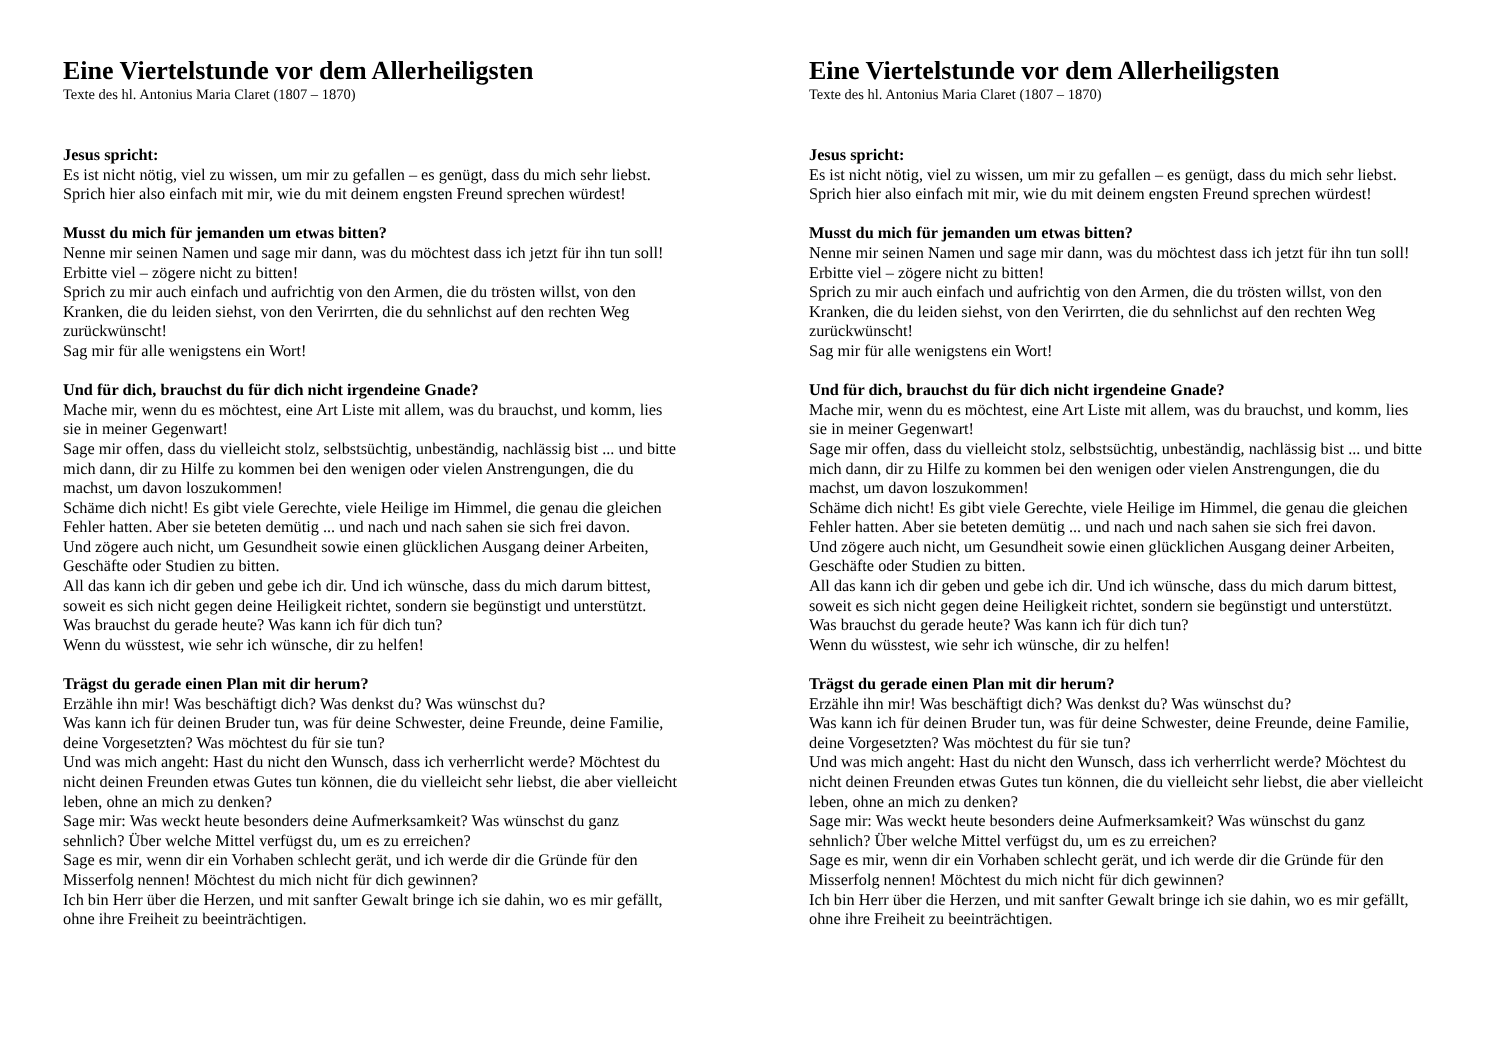Eine Viertelstunde vor dem Allerheiligsten
Texte des hl. Antonius Maria Claret (1807 – 1870)
Jesus spricht:
Es ist nicht nötig, viel zu wissen, um mir zu gefallen – es genügt, dass du mich sehr liebst. Sprich hier also einfach mit mir, wie du mit deinem engsten Freund sprechen würdest!
Musst du mich für jemanden um etwas bitten?
Nenne mir seinen Namen und sage mir dann, was du möchtest dass ich jetzt für ihn tun soll!
Erbitte viel – zögere nicht zu bitten!
Sprich zu mir auch einfach und aufrichtig von den Armen, die du trösten willst, von den Kranken, die du leiden siehst, von den Verirrten, die du sehnlichst auf den rechten Weg zurückwünscht!
Sag mir für alle wenigstens ein Wort!
Und für dich, brauchst du für dich nicht irgendeine Gnade?
Mache mir, wenn du es möchtest, eine Art Liste mit allem, was du brauchst, und komm, lies sie in meiner Gegenwart!
Sage mir offen, dass du vielleicht stolz, selbstsüchtig, unbeständig, nachlässig bist ... und bitte mich dann, dir zu Hilfe zu kommen bei den wenigen oder vielen Anstrengungen, die du machst, um davon loszukommen!
Schäme dich nicht! Es gibt viele Gerechte, viele Heilige im Himmel, die genau die gleichen Fehler hatten. Aber sie beteten demütig ... und nach und nach sahen sie sich frei davon.
Und zögere auch nicht, um Gesundheit sowie einen glücklichen Ausgang deiner Arbeiten, Geschäfte oder Studien zu bitten.
All das kann ich dir geben und gebe ich dir. Und ich wünsche, dass du mich darum bittest, soweit es sich nicht gegen deine Heiligkeit richtet, sondern sie begünstigt und unterstützt.
Was brauchst du gerade heute? Was kann ich für dich tun?
Wenn du wüsstest, wie sehr ich wünsche, dir zu helfen!
Trägst du gerade einen Plan mit dir herum?
Erzähle ihn mir! Was beschäftigt dich? Was denkst du? Was wünschst du?
Was kann ich für deinen Bruder tun, was für deine Schwester, deine Freunde, deine Familie, deine Vorgesetzten? Was möchtest du für sie tun?
Und was mich angeht: Hast du nicht den Wunsch, dass ich verherrlicht werde? Möchtest du nicht deinen Freunden etwas Gutes tun können, die du vielleicht sehr liebst, die aber vielleicht leben, ohne an mich zu denken?
Sage mir: Was weckt heute besonders deine Aufmerksamkeit? Was wünschst du ganz sehnlich? Über welche Mittel verfügst du, um es zu erreichen?
Sage es mir, wenn dir ein Vorhaben schlecht gerät, und ich werde dir die Gründe für den Misserfolg nennen! Möchtest du mich nicht für dich gewinnen?
Ich bin Herr über die Herzen, und mit sanfter Gewalt bringe ich sie dahin, wo es mir gefällt, ohne ihre Freiheit zu beeinträchtigen.
Eine Viertelstunde vor dem Allerheiligsten
Texte des hl. Antonius Maria Claret (1807 – 1870)
Jesus spricht:
Es ist nicht nötig, viel zu wissen, um mir zu gefallen – es genügt, dass du mich sehr liebst. Sprich hier also einfach mit mir, wie du mit deinem engsten Freund sprechen würdest!
Musst du mich für jemanden um etwas bitten?
Nenne mir seinen Namen und sage mir dann, was du möchtest dass ich jetzt für ihn tun soll!
Erbitte viel – zögere nicht zu bitten!
Sprich zu mir auch einfach und aufrichtig von den Armen, die du trösten willst, von den Kranken, die du leiden siehst, von den Verirrten, die du sehnlichst auf den rechten Weg zurückwünscht!
Sag mir für alle wenigstens ein Wort!
Und für dich, brauchst du für dich nicht irgendeine Gnade?
Mache mir, wenn du es möchtest, eine Art Liste mit allem, was du brauchst, und komm, lies sie in meiner Gegenwart!
Sage mir offen, dass du vielleicht stolz, selbstsüchtig, unbeständig, nachlässig bist ... und bitte mich dann, dir zu Hilfe zu kommen bei den wenigen oder vielen Anstrengungen, die du machst, um davon loszukommen!
Schäme dich nicht! Es gibt viele Gerechte, viele Heilige im Himmel, die genau die gleichen Fehler hatten. Aber sie beteten demütig ... und nach und nach sahen sie sich frei davon.
Und zögere auch nicht, um Gesundheit sowie einen glücklichen Ausgang deiner Arbeiten, Geschäfte oder Studien zu bitten.
All das kann ich dir geben und gebe ich dir. Und ich wünsche, dass du mich darum bittest, soweit es sich nicht gegen deine Heiligkeit richtet, sondern sie begünstigt und unterstützt.
Was brauchst du gerade heute? Was kann ich für dich tun?
Wenn du wüsstest, wie sehr ich wünsche, dir zu helfen!
Trägst du gerade einen Plan mit dir herum?
Erzähle ihn mir! Was beschäftigt dich? Was denkst du? Was wünschst du?
Was kann ich für deinen Bruder tun, was für deine Schwester, deine Freunde, deine Familie, deine Vorgesetzten? Was möchtest du für sie tun?
Und was mich angeht: Hast du nicht den Wunsch, dass ich verherrlicht werde? Möchtest du nicht deinen Freunden etwas Gutes tun können, die du vielleicht sehr liebst, die aber vielleicht leben, ohne an mich zu denken?
Sage mir: Was weckt heute besonders deine Aufmerksamkeit? Was wünschst du ganz sehnlich? Über welche Mittel verfügst du, um es zu erreichen?
Sage es mir, wenn dir ein Vorhaben schlecht gerät, und ich werde dir die Gründe für den Misserfolg nennen! Möchtest du mich nicht für dich gewinnen?
Ich bin Herr über die Herzen, und mit sanfter Gewalt bringe ich sie dahin, wo es mir gefällt, ohne ihre Freiheit zu beeinträchtigen.